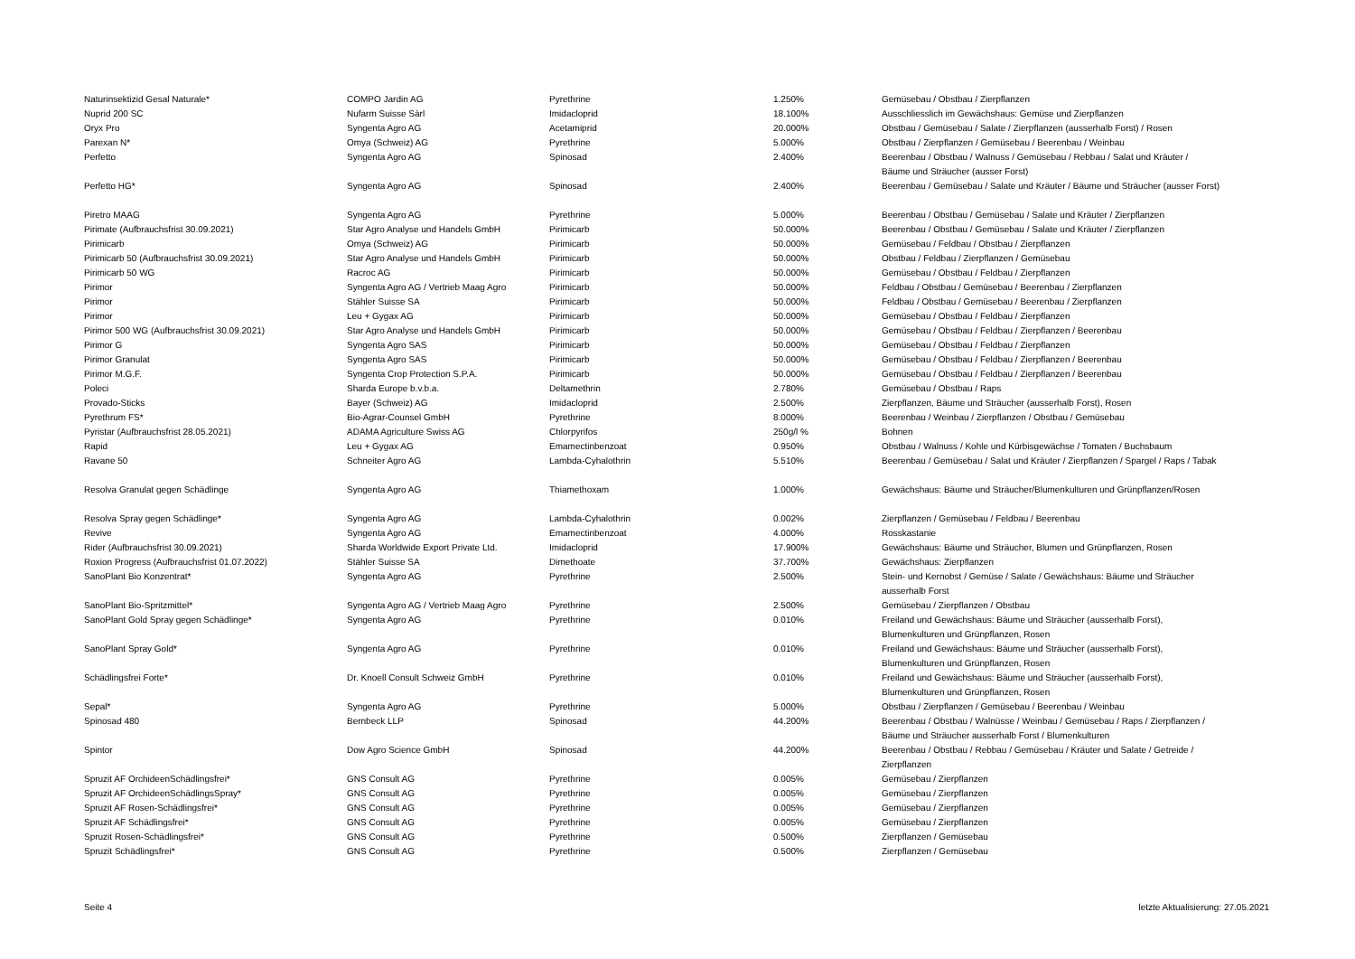| Naturinsektizid Gesal Naturale* | COMPO Jardin AG | Pyrethrine | 1.250% | Gemüsebau / Obstbau / Zierpflanzen |
| Nuprid 200 SC | Nufarm Suisse Sàrl | Imidacloprid | 18.100% | Ausschliesslich im Gewächshaus: Gemüse und Zierpflanzen |
| Oryx Pro | Syngenta Agro AG | Acetamiprid | 20.000% | Obstbau / Gemüsebau / Salate / Zierpflanzen (ausserhalb Forst) / Rosen |
| Parexan N* | Omya (Schweiz) AG | Pyrethrine | 5.000% | Obstbau / Zierpflanzen / Gemüsebau / Beerenbau / Weinbau |
| Perfetto | Syngenta Agro AG | Spinosad | 2.400% | Beerenbau / Obstbau / Walnuss / Gemüsebau / Rebbau / Salat und Kräuter / Bäume und Sträucher (ausser Forst) |
| Perfetto HG* | Syngenta Agro AG | Spinosad | 2.400% | Beerenbau / Gemüsebau / Salate und Kräuter / Bäume und Sträucher (ausser Forst) |
| Piretro MAAG | Syngenta Agro AG | Pyrethrine | 5.000% | Beerenbau / Obstbau / Gemüsebau / Salate und Kräuter / Zierpflanzen |
| Pirimate (Aufbrauchsfrist 30.09.2021) | Star Agro Analyse und Handels GmbH | Pirimicarb | 50.000% | Beerenbau / Obstbau / Gemüsebau / Salate und Kräuter / Zierpflanzen |
| Pirimicarb | Omya (Schweiz) AG | Pirimicarb | 50.000% | Gemüsebau / Feldbau / Obstbau / Zierpflanzen |
| Pirimicarb 50 (Aufbrauchsfrist 30.09.2021) | Star Agro Analyse und Handels GmbH | Pirimicarb | 50.000% | Obstbau / Feldbau / Zierpflanzen / Gemüsebau |
| Pirimicarb 50 WG | Racroc AG | Pirimicarb | 50.000% | Gemüsebau / Obstbau / Feldbau / Zierpflanzen |
| Pirimor | Syngenta Agro AG / Vertrieb Maag Agro | Pirimicarb | 50.000% | Feldbau / Obstbau / Gemüsebau / Beerenbau / Zierpflanzen |
| Pirimor | Stähler Suisse SA | Pirimicarb | 50.000% | Feldbau / Obstbau / Gemüsebau / Beerenbau / Zierpflanzen |
| Pirimor | Leu + Gygax AG | Pirimicarb | 50.000% | Gemüsebau / Obstbau / Feldbau / Zierpflanzen |
| Pirimor 500 WG (Aufbrauchsfrist 30.09.2021) | Star Agro Analyse und Handels GmbH | Pirimicarb | 50.000% | Gemüsebau / Obstbau / Feldbau / Zierpflanzen / Beerenbau |
| Pirimor G | Syngenta Agro SAS | Pirimicarb | 50.000% | Gemüsebau / Obstbau / Feldbau / Zierpflanzen |
| Pirimor Granulat | Syngenta Agro SAS | Pirimicarb | 50.000% | Gemüsebau / Obstbau / Feldbau / Zierpflanzen / Beerenbau |
| Pirimor M.G.F. | Syngenta Crop Protection S.P.A. | Pirimicarb | 50.000% | Gemüsebau / Obstbau / Feldbau / Zierpflanzen / Beerenbau |
| Poleci | Sharda Europe b.v.b.a. | Deltamethrin | 2.780% | Gemüsebau / Obstbau / Raps |
| Provado-Sticks | Bayer (Schweiz) AG | Imidacloprid | 2.500% | Zierpflanzen, Bäume und Sträucher (ausserhalb Forst), Rosen |
| Pyrethrum FS* | Bio-Agrar-Counsel GmbH | Pyrethrine | 8.000% | Beerenbau / Weinbau / Zierpflanzen / Obstbau / Gemüsebau |
| Pyristar (Aufbrauchsfrist 28.05.2021) | ADAMA Agriculture Swiss AG | Chlorpyrifos | 250g/l % | Bohnen |
| Rapid | Leu + Gygax AG | Emamectinbenzoat | 0.950% | Obstbau / Walnuss / Kohle und Kürbisgewächse / Tomaten / Buchsbaum |
| Ravane 50 | Schneiter Agro AG | Lambda-Cyhalothrin | 5.510% | Beerenbau / Gemüsebau / Salat und Kräuter / Zierpflanzen / Spargel / Raps / Tabak |
| Resolva Granulat gegen Schädlinge | Syngenta Agro AG | Thiamethoxam | 1.000% | Gewächshaus: Bäume und Sträucher/Blumenkulturen und Grünpflanzen/Rosen |
| Resolva Spray gegen Schädlinge* | Syngenta Agro AG | Lambda-Cyhalothrin | 0.002% | Zierpflanzen / Gemüsebau / Feldbau / Beerenbau |
| Revive | Syngenta Agro AG | Emamectinbenzoat | 4.000% | Rosskastanie |
| Rider (Aufbrauchsfrist 30.09.2021) | Sharda Worldwide Export Private Ltd. | Imidacloprid | 17.900% | Gewächshaus: Bäume und Sträucher, Blumen und Grünpflanzen, Rosen |
| Roxion Progress (Aufbrauchsfrist 01.07.2022) | Stähler Suisse SA | Dimethoate | 37.700% | Gewächshaus: Zierpflanzen |
| SanoPlant Bio Konzentrat* | Syngenta Agro AG | Pyrethrine | 2.500% | Stein- und Kernobst / Gemüse / Salate / Gewächshaus: Bäume und Sträucher ausserhalb Forst |
| SanoPlant Bio-Spritzmittel* | Syngenta Agro AG / Vertrieb Maag Agro | Pyrethrine | 2.500% | Gemüsebau / Zierpflanzen / Obstbau |
| SanoPlant Gold Spray gegen Schädlinge* | Syngenta Agro AG | Pyrethrine | 0.010% | Freiland und Gewächshaus: Bäume und Sträucher (ausserhalb Forst), Blumenkulturen und Grünpflanzen, Rosen |
| SanoPlant Spray Gold* | Syngenta Agro AG | Pyrethrine | 0.010% | Freiland und Gewächshaus: Bäume und Sträucher (ausserhalb Forst), Blumenkulturen und Grünpflanzen, Rosen |
| Schädlingsfrei Forte* | Dr. Knoell Consult Schweiz GmbH | Pyrethrine | 0.010% | Freiland und Gewächshaus: Bäume und Sträucher (ausserhalb Forst), Blumenkulturen und Grünpflanzen, Rosen |
| Sepal* | Syngenta Agro AG | Pyrethrine | 5.000% | Obstbau / Zierpflanzen / Gemüsebau / Beerenbau / Weinbau |
| Spinosad 480 | Bernbeck LLP | Spinosad | 44.200% | Beerenbau / Obstbau / Walnüsse / Weinbau / Gemüsebau / Raps / Zierpflanzen / Bäume und Sträucher ausserhalb Forst / Blumenkulturen |
| Spintor | Dow Agro Science GmbH | Spinosad | 44.200% | Beerenbau / Obstbau / Rebbau / Gemüsebau / Kräuter und Salate / Getreide / Zierpflanzen |
| Spruzit AF OrchideenSchädlingsfrei* | GNS Consult AG | Pyrethrine | 0.005% | Gemüsebau / Zierpflanzen |
| Spruzit AF OrchideenSchädlingsSpray* | GNS Consult AG | Pyrethrine | 0.005% | Gemüsebau / Zierpflanzen |
| Spruzit AF Rosen-Schädlingsfrei* | GNS Consult AG | Pyrethrine | 0.005% | Gemüsebau / Zierpflanzen |
| Spruzit AF Schädlingsfrei* | GNS Consult AG | Pyrethrine | 0.005% | Gemüsebau / Zierpflanzen |
| Spruzit Rosen-Schädlingsfrei* | GNS Consult AG | Pyrethrine | 0.500% | Zierpflanzen / Gemüsebau |
| Spruzit Schädlingsfrei* | GNS Consult AG | Pyrethrine | 0.500% | Zierpflanzen / Gemüsebau |
Seite 4 letzte Aktualisierung: 27.05.2021